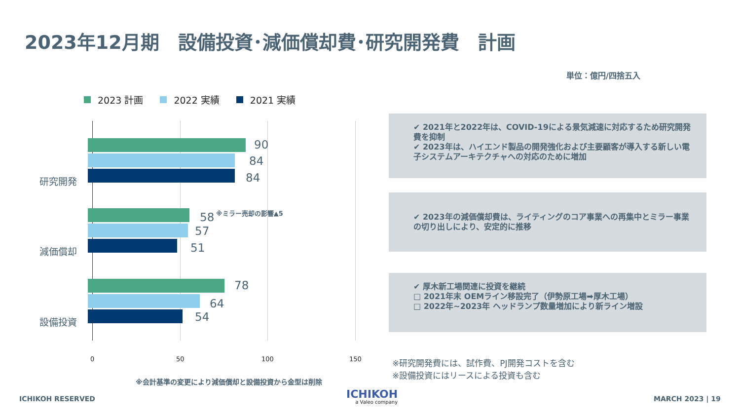2023年12月期　設備投資･減価償却費･研究開発費　計画
単位：億円/四捨五入
2023 計画 2022 実績 2021 実績
0 50 100 150
研究開発
90
84
84
減価償却
58 ※ミラー売却の影響▲5
57
51
設備投資
78
64
54
※会計基準の変更により減価償却と設備投資から金型は削除
✔ 2021年と2022年は、COVID-19による景気減速に対応するため研究開発費を抑制
✔ 2023年は、ハイエンド製品の開発強化および主要顧客が導入する新しい電子システムアーキテクチャへの対応のために増加
✔ 2023年の減価償却費は、ライティングのコア事業への再集中とミラー事業の切り出しにより、安定的に推移
✔ 厚木新工場関連に投資を継続
□ 2021年末 OEMライン移設完了（伊勢原工場➡厚木工場）
□ 2022年~2023年 ヘッドランプ数量増加により新ライン増設
※研究開発費には、試作費、PJ開発コストを含む
※設備投資にはリースによる投資も含む
ICHIKOH RESERVED
ICHIKOH
a Valeo company
MARCH 2023 | 19